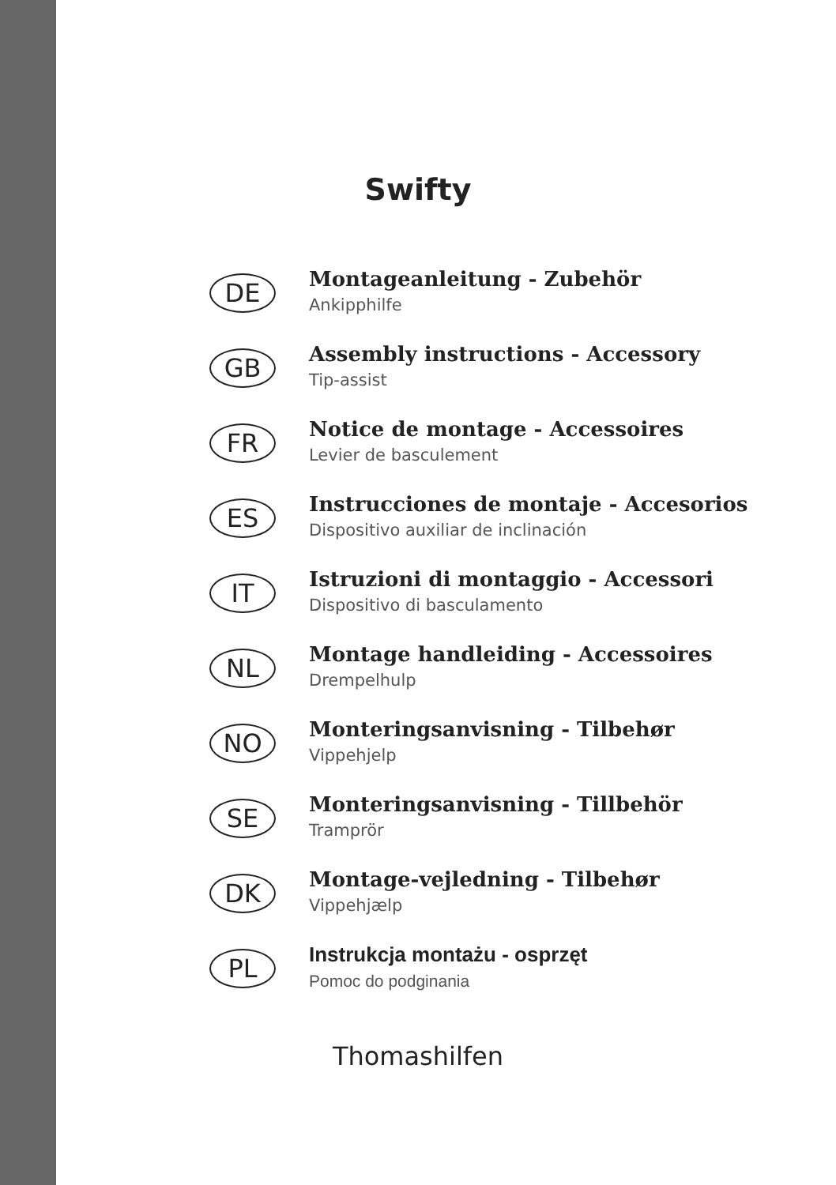Swifty
DE
Montageanleitung - Zubehör
Ankipphilfe
GB
Assembly instructions - Accessory
Tip-assist
FR
Notice de montage - Accessoires
Levier de basculement
ES
Instrucciones de montaje - Accesorios
Dispositivo auxiliar de inclinación
IT
Istruzioni di montaggio - Accessori
Dispositivo di basculamento
NL
Montage handleiding - Accessoires
Drempelhulp
NO
Monteringsanvisning - Tilbehør
Vippehjelp
SE
Monteringsanvisning - Tillbehör
Tramprör
DK
Montage-vejledning - Tilbehør
Vippehjælp
PL
Instrukcja montażu - osprzęt
Pomoc do podginania
Thomashilfen